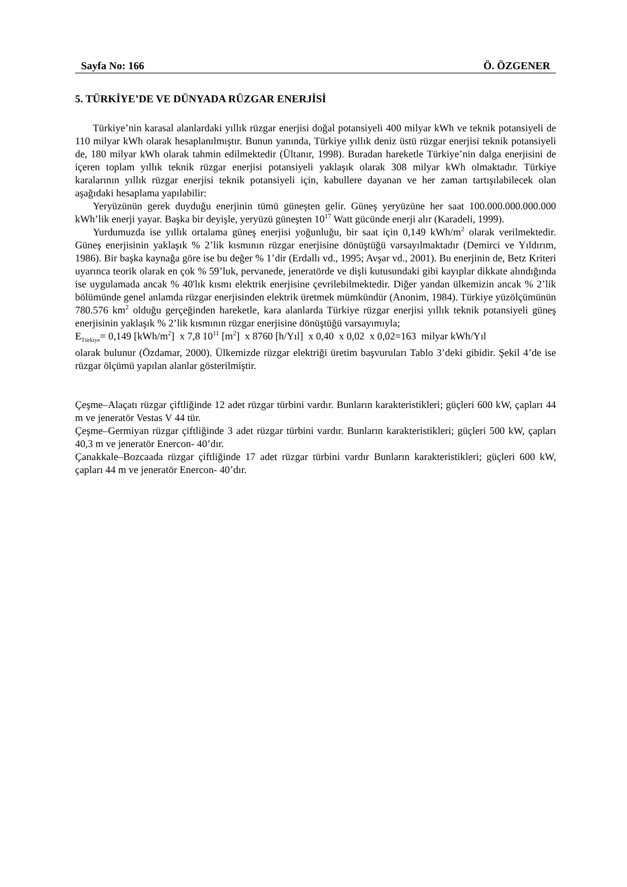Sayfa No: 166 Ö. ÖZGENER
5. TÜRKİYE’DE VE DÜNYADA RÜZGAR ENERJİSİ
Türkiye’nin karasal alanlardaki yıllık rüzgar enerjisi doğal potansiyeli 400 milyar kWh ve teknik potansiyeli de 110 milyar kWh olarak hesaplanılmıştır. Bunun yanında, Türkiye yıllık deniz üstü rüzgar enerjisi teknik potansiyeli de, 180 milyar kWh olarak tahmin edilmektedir (Ültanır, 1998). Buradan hareketle Türkiye’nin dalga enerjisini de içeren toplam yıllık teknik rüzgar enerjisi potansiyeli yaklaşık olarak 308 milyar kWh olmaktadır. Türkiye karalarının yıllık rüzgar enerjisi teknik potansiyeli için, kabullere dayanan ve her zaman tartışılabilecek olan aşağıdaki hesaplama yapılabilir:
Yeryüzünün gerek duyduğu enerjinin tümü güneşten gelir. Güneş yeryüzüne her saat 100.000.000.000.000 kWh’lik enerji yayar. Başka bir deyişle, yeryüzü güneşten 10<sup>17</sup> Watt gücünde enerji alır (Karadeli, 1999).
Yurdumuzda ise yıllık ortalama güneş enerjisi yoğunluğu, bir saat için 0,149 kWh/m<sup>2</sup> olarak verilmektedir. Güneş enerjisinin yaklaşık % 2’lik kısmının rüzgar enerjisine dönüştüğü varsayılmaktadır (Demirci ve Yıldırım, 1986). Bir başka kaynağa göre ise bu değer % 1’dir (Erdallı vd., 1995; Avşar vd., 2001). Bu enerjinin de, Betz Kriteri uyarınca teorik olarak en çok % 59’luk, pervanede, jeneratörde ve dişli kutusundaki gibi kayıplar dikkate alındığında ise uygulamada ancak % 40'lık kısmı elektrik enerjisine çevrilebilmektedir. Diğer yandan ülkemizin ancak % 2’lik bölümünde genel anlamda rüzgar enerjisinden elektrik üretmek mümkündür (Anonim, 1984). Türkiye yüzölçümünün 780.576 km<sup>2</sup> olduğu gerçeğinden hareketle, kara alanlarda Türkiye rüzgar enerjisi yıllık teknik potansiyeli güneş enerjisinin yaklaşık % 2’lik kısmının rüzgar enerjisine dönüştüğü varsayımıyla;
E<sub>Türkiye</sub>= 0,149 [kWh/m<sup>2</sup>] x 7,8 10<sup>11</sup> [m<sup>2</sup>] x 8760 [h/Yıl] x 0,40 x 0,02 x 0,02=163 milyar kWh/Yıl
olarak bulunur (Özdamar, 2000). Ülkemizde rüzgar elektriği üretim başvuruları Tablo 3’deki gibidir. Şekil 4’de ise rüzgar ölçümü yapılan alanlar gösterilmiştir.
Çeşme–Alaçatı rüzgar çiftliğinde 12 adet rüzgar türbini vardır. Bunların karakteristikleri; güçleri 600 kW, çapları 44 m ve jeneratör Vestas V 44 tür.
Çeşme–Germiyan rüzgar çiftliğinde 3 adet rüzgar türbini vardır. Bunların karakteristikleri; güçleri 500 kW, çapları 40,3 m ve jeneratör Enercon- 40’dır.
Çanakkale–Bozcaada rüzgar çiftliğinde 17 adet rüzgar türbini vardır Bunların karakteristikleri; güçleri 600 kW, çapları 44 m ve jeneratör Enercon- 40’dır.